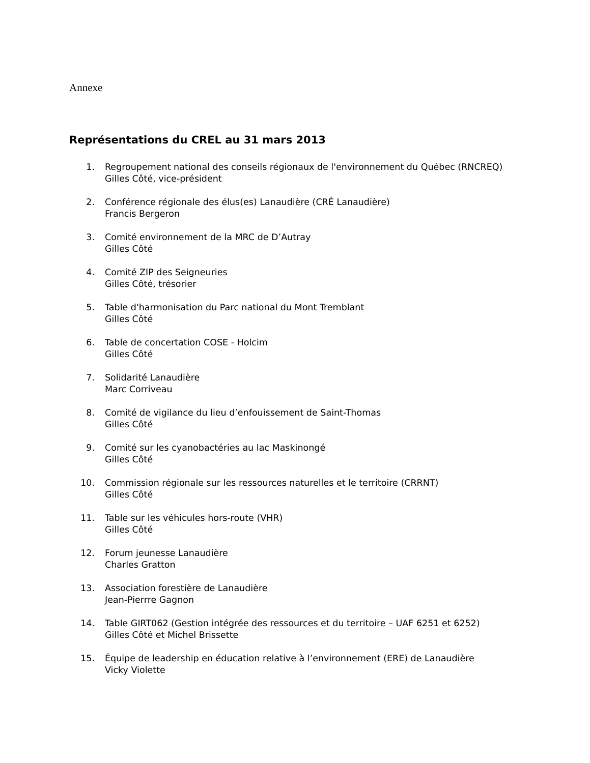Annexe
Représentations du CREL au 31 mars 2013
1. Regroupement national des conseils régionaux de l'environnement du Québec (RNCREQ)
Gilles Côté, vice-président
2. Conférence régionale des élus(es) Lanaudière (CRÉ Lanaudière)
Francis Bergeron
3. Comité environnement de la MRC de D’Autray
Gilles Côté
4. Comité ZIP des Seigneuries
Gilles Côté, trésorier
5. Table d'harmonisation du Parc national du Mont Tremblant
Gilles Côté
6. Table de concertation COSE - Holcim
Gilles Côté
7. Solidarité Lanaudière
Marc Corriveau
8. Comité de vigilance du lieu d’enfouissement de Saint-Thomas
Gilles Côté
9. Comité sur les cyanobactéries au lac Maskinongé
Gilles Côté
10. Commission régionale sur les ressources naturelles et le territoire (CRRNT)
Gilles Côté
11. Table sur les véhicules hors-route (VHR)
Gilles Côté
12. Forum jeunesse Lanaudière
Charles Gratton
13. Association forestière de Lanaudière
Jean-Pierrre Gagnon
14. Table GIRT062 (Gestion intégrée des ressources et du territoire – UAF 6251 et 6252)
Gilles Côté et Michel Brissette
15. Équipe de leadership en éducation relative à l’environnement (ERE) de Lanaudière
Vicky Violette